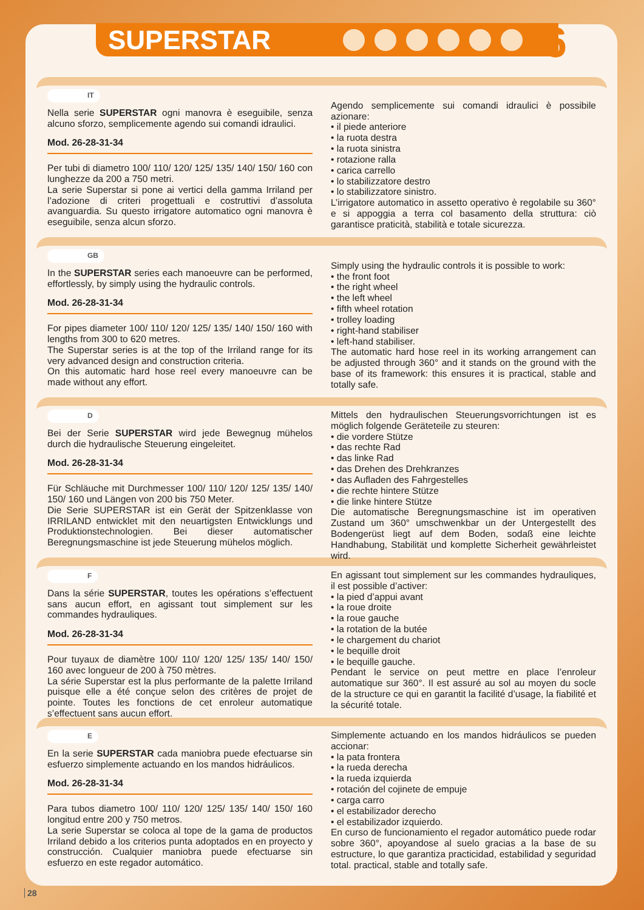SUPERSTAR 6
IT
Nella serie SUPERSTAR ogni manovra è eseguibile, senza alcuno sforzo, semplicemente agendo sui comandi idraulici.
Mod. 26-28-31-34
Per tubi di diametro 100/ 110/ 120/ 125/ 135/ 140/ 150/ 160 con lunghezze da 200 a 750 metri.
La serie Superstar si pone ai vertici della gamma Irriland per l’adozione di criteri progettuali e costruttivi d’assoluta avanguardia. Su questo irrigatore automatico ogni manovra è eseguibile, senza alcun sforzo.
Agendo semplicemente sui comandi idraulici è possibile azionare:
• il piede anteriore
• la ruota destra
• la ruota sinistra
• rotazione ralla
• carica carrello
• lo stabilizzatore destro
• lo stabilizzatore sinistro.
L’irrigatore automatico in assetto operativo è regolabile su 360° e si appoggia a terra col basamento della struttura: ciò garantisce praticità, stabilità e totale sicurezza.
GB
In the SUPERSTAR series each manoeuvre can be performed, effortlessly, by simply using the hydraulic controls.
Mod. 26-28-31-34
For pipes diameter 100/ 110/ 120/ 125/ 135/ 140/ 150/ 160 with lengths from 300 to 620 metres.
The Superstar series is at the top of the Irriland range for its very advanced design and construction criteria.
On this automatic hard hose reel every manoeuvre can be made without any effort.
Simply using the hydraulic controls it is possible to work:
• the front foot
• the right wheel
• the left wheel
• fifth wheel rotation
• trolley loading
• right-hand stabiliser
• left-hand stabiliser.
The automatic hard hose reel in its working arrangement can be adjusted through 360° and it stands on the ground with the base of its framework: this ensures it is practical, stable and totally safe.
D
Bei der Serie SUPERSTAR wird jede Bewegnug mühelos durch die hydraulische Steuerung eingeleitet.
Mod. 26-28-31-34
Für Schläuche mit Durchmesser 100/ 110/ 120/ 125/ 135/ 140/ 150/ 160 und Längen von 200 bis 750 Meter.
Die Serie SUPERSTAR ist ein Gerät der Spitzenklasse von IRRILAND entwicklet mit den neuartigsten Entwicklungs und Produktionstechnologien. Bei dieser automatischer Beregnungsmaschine ist jede Steuerung mühelos möglich.
Mittels den hydraulischen Steuerungsvorrichtungen ist es möglich folgende Geräteteile zu steuren:
• die vordere Stütze
• das rechte Rad
• das linke Rad
• das Drehen des Drehkranzes
• das Aufladen des Fahrgestelles
• die rechte hintere Stütze
• die linke hintere Stütze
Die automatische Beregnungsmaschine ist im operativen Zustand um 360° umschwenkbar un der Untergestellt des Bodengerüst liegt auf dem Boden, sodaß eine leichte Handhabung, Stabilität und komplette Sicherheit gewährleistet wird.
F
Dans la série SUPERSTAR, toutes les opérations s’effectuent sans aucun effort, en agissant tout simplement sur les commandes hydrauliques.
Mod. 26-28-31-34
Pour tuyaux de diamètre 100/ 110/ 120/ 125/ 135/ 140/ 150/ 160 avec longueur de 200 à 750 mètres.
La série Superstar est la plus performante de la palette Irriland puisque elle a été conçue selon des critères de projet de pointe. Toutes les fonctions de cet enroleur automatique s’effectuent sans aucun effort.
En agissant tout simplement sur les commandes hydrauliques, il est possible d’activer:
• la pied d’appui avant
• la roue droite
• la roue gauche
• la rotation de la butée
• le chargement du chariot
• le bequille droit
• le bequille gauche.
Pendant le service on peut mettre en place l’enroleur automatique sur 360°. Il est assuré au sol au moyen du socle de la structure ce qui en garantit la facilité d’usage, la fiabilité et la sécurité totale.
E
En la serie SUPERSTAR cada maniobra puede efectuarse sin esfuerzo simplemente actuando en los mandos hidráulicos.
Mod. 26-28-31-34
Para tubos diametro 100/ 110/ 120/ 125/ 135/ 140/ 150/ 160 longitud entre 200 y 750 metros.
La serie Superstar se coloca al tope de la gama de productos Irriland debido a los criterios punta adoptados en en proyecto y construcción. Cualquier maniobra puede efectuarse sin esfuerzo en este regador automático.
Simplemente actuando en los mandos hidráulicos se pueden accionar:
• la pata frontera
• la rueda derecha
• la rueda izquierda
• rotación del cojinete de empuje
• carga carro
• el estabilizador derecho
• el estabilizador izquierdo.
En curso de funcionamiento el regador automático puede rodar sobre 360°, apoyandose al suelo gracias a la base de su estructure, lo que garantiza practicidad, estabilidad y seguridad total. practical, stable and totally safe.
28